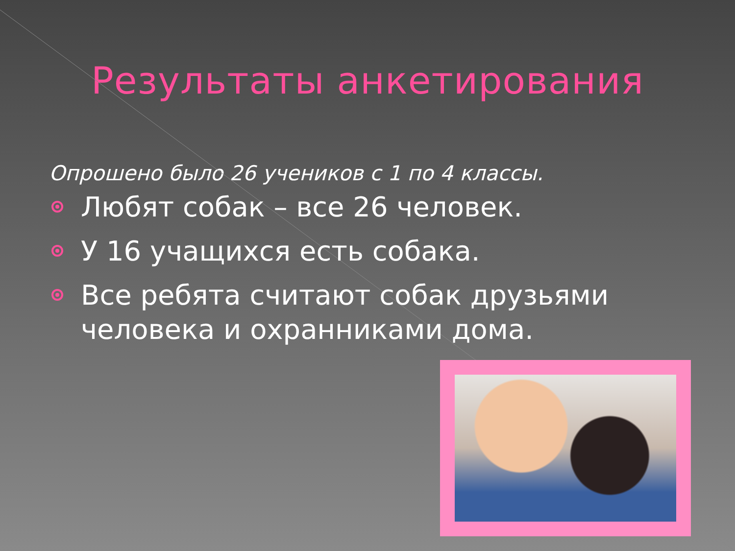Результаты анкетирования
Опрошено было 26 учеников с 1 по 4 классы.
Любят собак – все 26 человек.
У 16 учащихся есть собака.
Все ребята считают собак друзьями человека и охранниками дома.